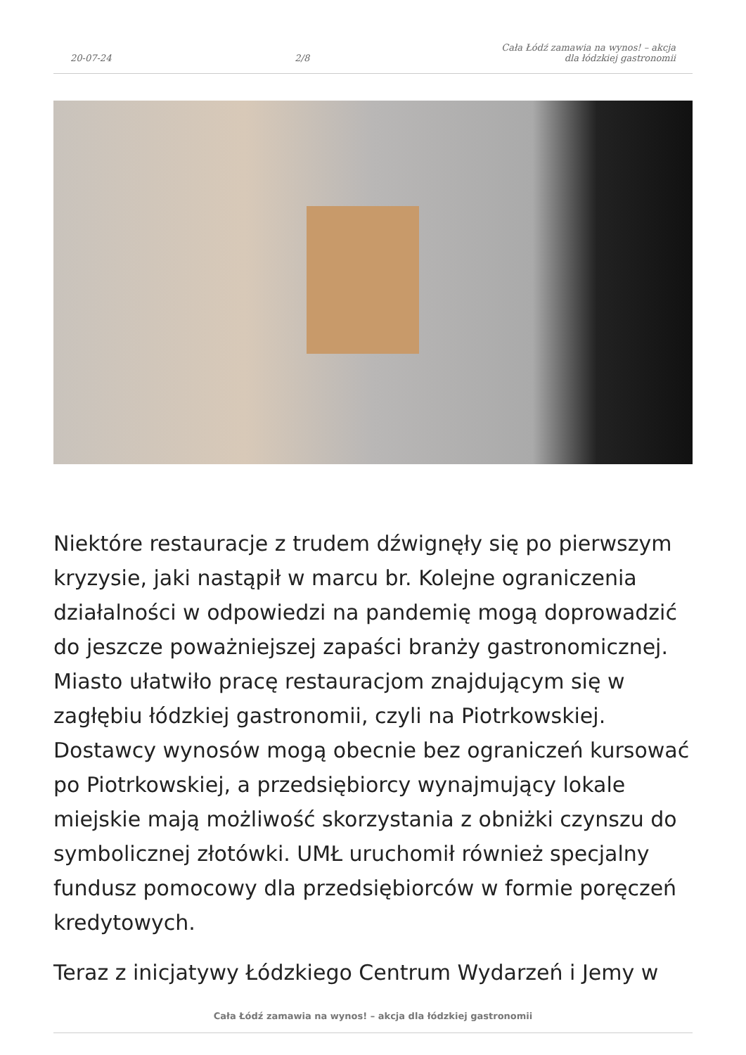20-07-24 2/8 Cała Łódź zamawia na wynos! – akcja dla łódzkiej gastronomii
Niektóre restauracje z trudem dźwignęły się po pierwszym kryzysie, jaki nastąpił w marcu br. Kolejne ograniczenia działalności w odpowiedzi na pandemię mogą doprowadzić do jeszcze poważniejszej zapaści branży gastronomicznej. Miasto ułatwiło pracę restauracjom znajdującym się w zagłębiu łódzkiej gastronomii, czyli na Piotrkowskiej. Dostawcy wynosów mogą obecnie bez ograniczeń kursować po Piotrkowskiej, a przedsiębiorcy wynajmujący lokale miejskie mają możliwość skorzystania z obniżki czynszu do symbolicznej złotówki. UMŁ uruchomił również specjalny fundusz pomocowy dla przedsiębiorców w formie poręczeń kredytowych.
Teraz z inicjatywy Łódzkiego Centrum Wydarzeń i Jemy w
Cała Łódź zamawia na wynos! – akcja dla łódzkiej gastronomii